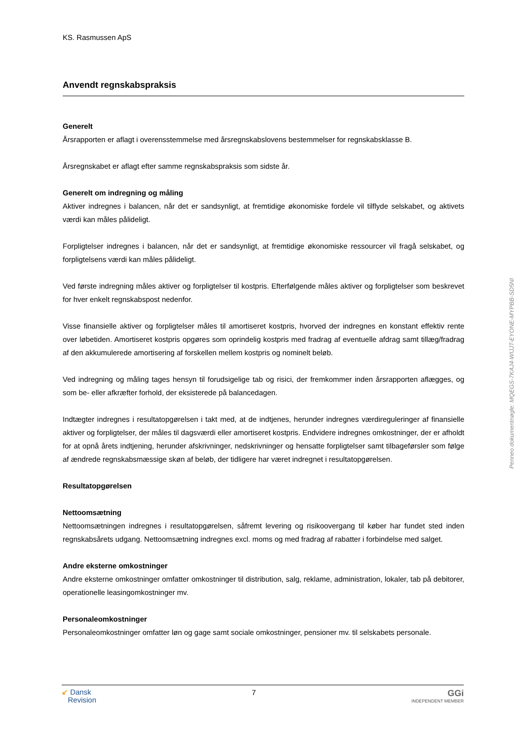KS. Rasmussen ApS
Anvendt regnskabspraksis
Generelt
Årsrapporten er aflagt i overensstemmelse med årsregnskabslovens bestemmelser for regnskabsklasse B.
Årsregnskabet er aflagt efter samme regnskabspraksis som sidste år.
Generelt om indregning og måling
Aktiver indregnes i balancen, når det er sandsynligt, at fremtidige økonomiske fordele vil tilflyde selskabet, og aktivets værdi kan måles pålideligt.
Forpligtelser indregnes i balancen, når det er sandsynligt, at fremtidige økonomiske ressourcer vil fragå selskabet, og forpligtelsens værdi kan måles pålideligt.
Ved første indregning måles aktiver og forpligtelser til kostpris. Efterfølgende måles aktiver og forpligtelser som beskrevet for hver enkelt regnskabspost nedenfor.
Visse finansielle aktiver og forpligtelser måles til amortiseret kostpris, hvorved der indregnes en konstant effektiv rente over løbetiden. Amortiseret kostpris opgøres som oprindelig kostpris med fradrag af eventuelle afdrag samt tillæg/fradrag af den akkumulerede amortisering af forskellen mellem kostpris og nominelt beløb.
Ved indregning og måling tages hensyn til forudsigelige tab og risici, der fremkommer inden årsrapporten aflægges, og som be- eller afkræfter forhold, der eksisterede på balancedagen.
Indtægter indregnes i resultatopgørelsen i takt med, at de indtjenes, herunder indregnes værdireguleringer af finansielle aktiver og forpligtelser, der måles til dagsværdi eller amortiseret kostpris. Endvidere indregnes omkostninger, der er afholdt for at opnå årets indtjening, herunder afskrivninger, nedskrivninger og hensatte forpligtelser samt tilbageførsler som følge af ændrede regnskabsmæssige skøn af beløb, der tidligere har været indregnet i resultatopgørelsen.
Resultatopgørelsen
Nettoomsætning
Nettoomsætningen indregnes i resultatopgørelsen, såfremt levering og risikoovergang til køber har fundet sted inden regnskabsårets udgang. Nettoomsætning indregnes excl. moms og med fradrag af rabatter i forbindelse med salget.
Andre eksterne omkostninger
Andre eksterne omkostninger omfatter omkostninger til distribution, salg, reklame, administration, lokaler, tab på debitorer, operationelle leasingomkostninger mv.
Personaleomkostninger
Personaleomkostninger omfatter løn og gage samt sociale omkostninger, pensioner mv. til selskabets personale.
Penneo dokumentnøgle: MQEGS-7KAJ4-WIJJT-EYONE-MYPBB-SD5NI
↙ Dansk
Revision
7
GGi
INDEPENDENT MEMBER